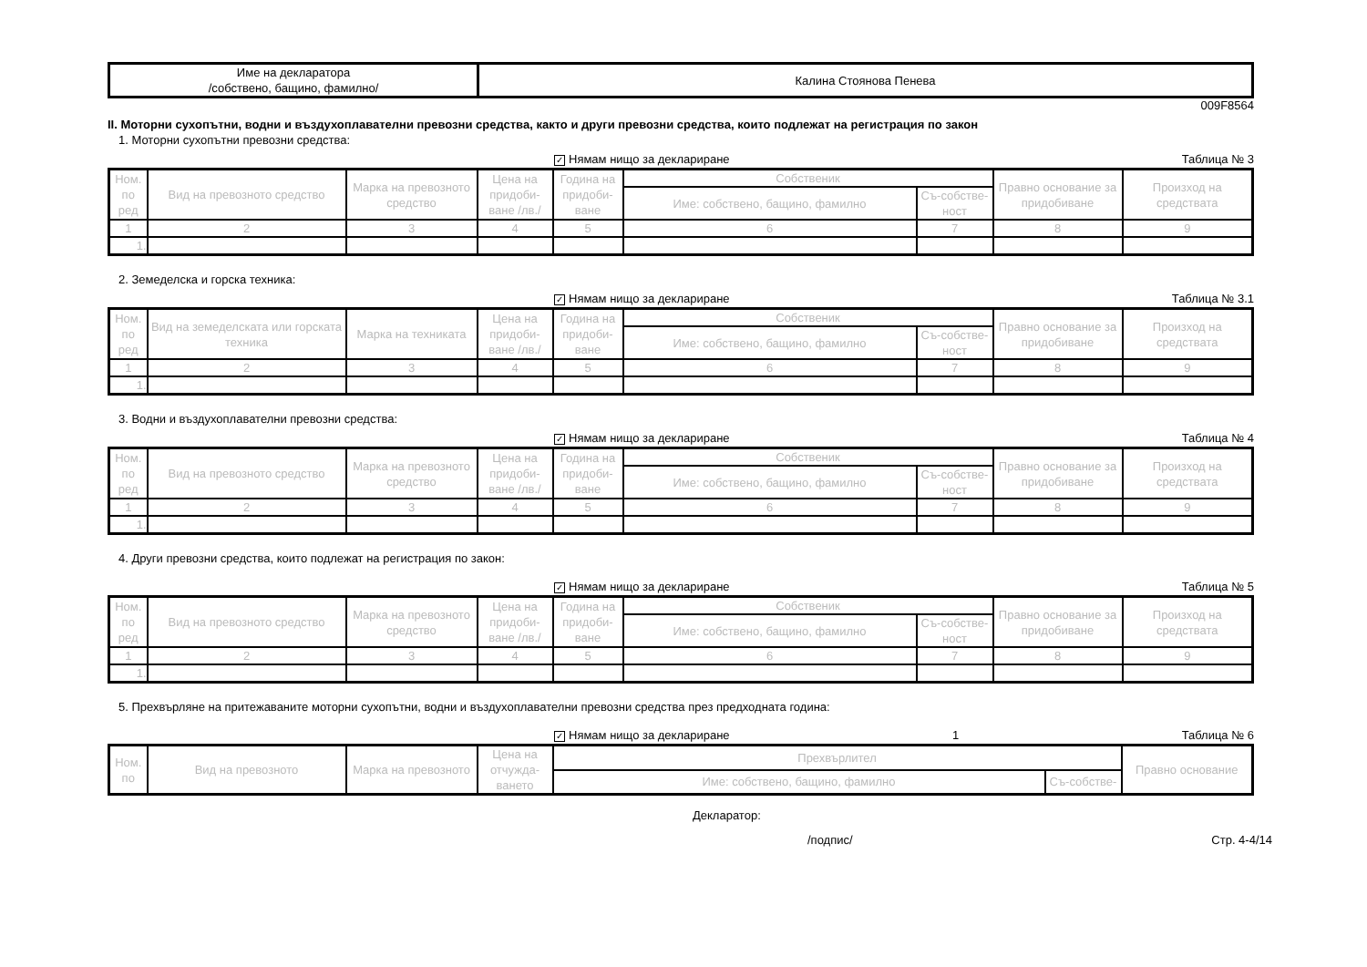| Име на декларатора /собствено, бащино, фамилно/ | Калина Стоянова Пенева |
009F8564
II. Моторни сухопътни, водни и въздухоплавателни превозни средства, както и други превозни средства, които подлежат на регистрация по закон
1. Моторни сухопътни превозни средства:
✓ Нямам нищо за деклариране Таблица № 3
| Ном. по ред | Вид на превозното средство | Марка на превозното средство | Цена на придоби-ване /лв./ | Година на придоби-ване | Собственик | | Правно основание за придобиване | Произход на средствата |
| --- | --- | --- | --- | --- | --- | --- | --- | --- |
| | | | | | Име: собствено, бащино, фамилно | Съ-собстве-ност | | |
| 1 | 2 | 3 | 4 | 5 | 6 | 7 | 8 | 9 |
| 1. | | | | | | | | |
2. Земеделска и горска техника:
✓ Нямам нищо за деклариране Таблица № 3.1
| Ном. по ред | Вид на земеделската или горската техника | Марка на техниката | Цена на придоби-ване /лв./ | Година на придоби-ване | Собственик | | Правно основание за придобиване | Произход на средствата |
| --- | --- | --- | --- | --- | --- | --- | --- | --- |
| | | | | | Име: собствено, бащино, фамилно | Съ-собстве-ност | | |
| 1 | 2 | 3 | 4 | 5 | 6 | 7 | 8 | 9 |
| 1. | | | | | | | | |
3. Водни и въздухоплавателни превозни средства:
✓ Нямам нищо за деклариране Таблица № 4
| Ном. по ред | Вид на превозното средство | Марка на превозното средство | Цена на придоби-ване /лв./ | Година на придоби-ване | Собственик | | Правно основание за придобиване | Произход на средствата |
| --- | --- | --- | --- | --- | --- | --- | --- | --- |
| | | | | | Име: собствено, бащино, фамилно | Съ-собстве-ност | | |
| 1 | 2 | 3 | 4 | 5 | 6 | 7 | 8 | 9 |
| 1. | | | | | | | | |
4. Други превозни средства, които подлежат на регистрация по закон:
✓ Нямам нищо за деклариране Таблица № 5
| Ном. по ред | Вид на превозното средство | Марка на превозното средство | Цена на придоби-ване /лв./ | Година на придоби-ване | Собственик | | Правно основание за придобиване | Произход на средствата |
| --- | --- | --- | --- | --- | --- | --- | --- | --- |
| | | | | | Име: собствено, бащино, фамилно | Съ-собстве-ност | | |
| 1 | 2 | 3 | 4 | 5 | 6 | 7 | 8 | 9 |
| 1. | | | | | | | | |
5. Прехвърляне на притежаваните моторни сухопътни, водни и въздухоплавателни превозни средства през предходната година:
✓ Нямам нищо за деклариране 1 Таблица № 6
| Ном. по | Вид на превозното | Марка на превозното | Цена на отчужда-ването | Прехвърлител | | Правно основание |
| --- | --- | --- | --- | --- | --- | --- |
| | | | | Име: собствено, бащино, фамилно | Съ-собстве- | |
Декларатор:
/подпис/ Стр. 4-4/14